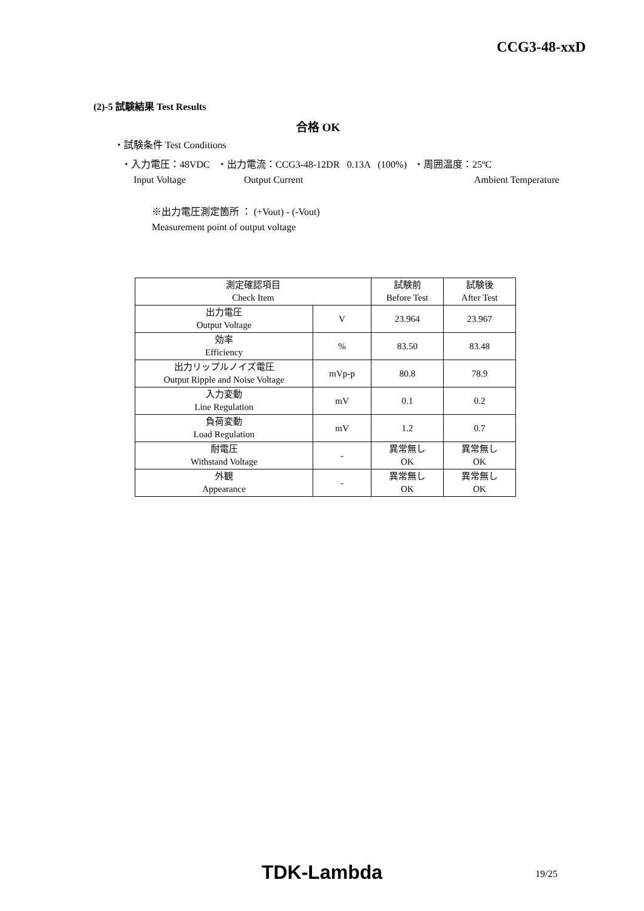CCG3-48-xxD
(2)-5 試験結果 Test Results
合格 OK
・試験条件 Test Conditions
・入力電圧：48VDC ・出力電流：CCG3-48-12DR 0.13A (100%) ・周囲温度：25ºC
Input Voltage Output Current Ambient Temperature
※出力電圧測定箇所 ： (+Vout) - (-Vout)
Measurement point of output voltage
| 測定確認項目 Check Item | | 試験前 Before Test | 試験後 After Test |
| 出力電圧 Output Voltage | V | 23.964 | 23.967 |
| 効率 Efficiency | % | 83.50 | 83.48 |
| 出力リップルノイズ電圧 Output Ripple and Noise Voltage | mVp-p | 80.8 | 78.9 |
| 入力変動 Line Regulation | mV | 0.1 | 0.2 |
| 負荷変動 Load Regulation | mV | 1.2 | 0.7 |
| 耐電圧 Withstand Voltage | - | 異常無し OK | 異常無し OK |
| 外観 Appearance | - | 異常無し OK | 異常無し OK |
TDK-Lambda 19/25